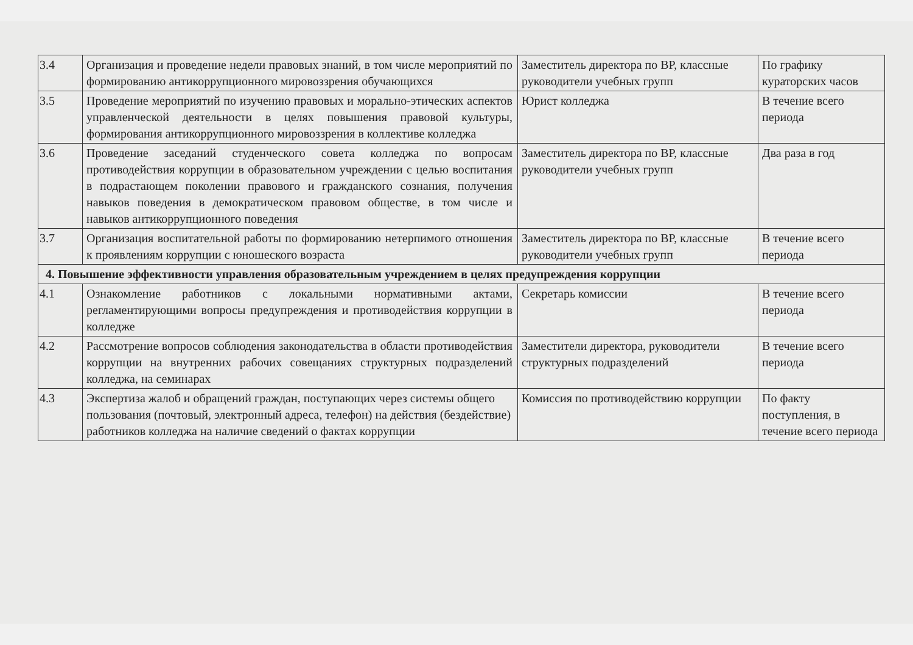| 3.4 | Организация и проведение недели правовых знаний, в том числе мероприятий по формированию антикоррупционного мировоззрения обучающихся | Заместитель директора по ВР, классные руководители учебных групп | По графику кураторских часов |
| 3.5 | Проведение мероприятий по изучению правовых и морально-этических аспектов управленческой деятельности в целях повышения правовой культуры, формирования антикоррупционного мировоззрения в коллективе колледжа | Юрист колледжа | В течение всего периода |
| 3.6 | Проведение заседаний студенческого совета колледжа по вопросам противодействия коррупции в образовательном учреждении с целью воспитания в подрастающем поколении правового и гражданского сознания, получения навыков поведения в демократическом правовом обществе, в том числе и навыков антикоррупционного поведения | Заместитель директора по ВР, классные руководители учебных групп | Два раза в год |
| 3.7 | Организация воспитательной работы по формированию нетерпимого отношения к проявлениям коррупции с юношеского возраста | Заместитель директора по ВР, классные руководители учебных групп | В течение всего периода |
| 4. Повышение эффективности управления образовательным учреждением в целях предупреждения коррупции | | | |
| 4.1 | Ознакомление работников с локальными нормативными актами, регламентирующими вопросы предупреждения и противодействия коррупции в колледже | Секретарь комиссии | В течение всего периода |
| 4.2 | Рассмотрение вопросов соблюдения законодательства в области противодействия коррупции на внутренних рабочих совещаниях структурных подразделений колледжа, на семинарах | Заместители директора, руководители структурных подразделений | В течение всего периода |
| 4.3 | Экспертиза жалоб и обращений граждан, поступающих через системы общего пользования (почтовый, электронный адреса, телефон) на действия (бездействие) работников колледжа на наличие сведений о фактах коррупции | Комиссия по противодействию коррупции | По факту поступления, в течение всего периода |